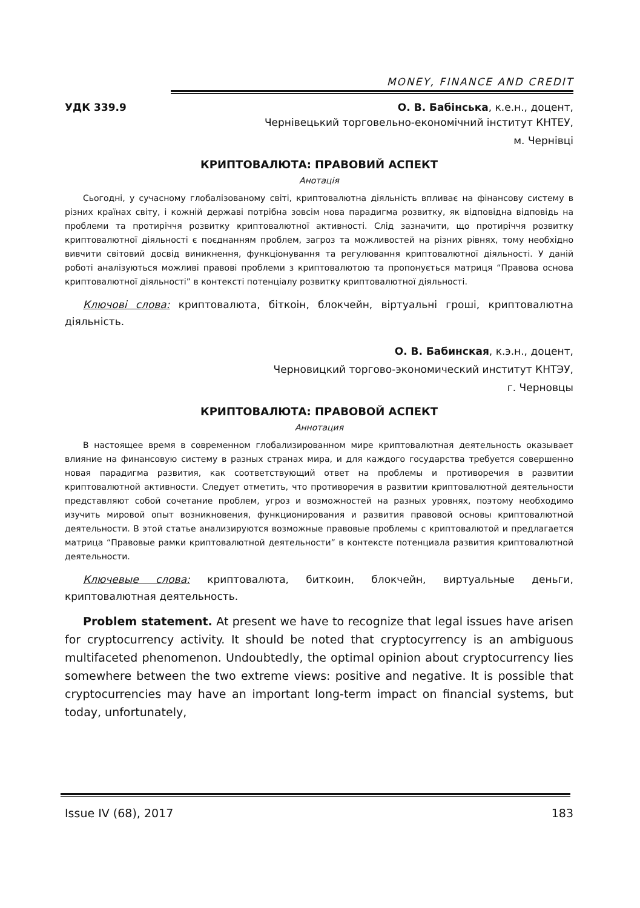MONEY, FINANCE AND CREDIT
УДК 339.9 О. В. Бабінська, к.е.н., доцент,
Чернівецький торговельно-економічний інститут КНТЕУ,
м. Чернівці
КРИПТОВАЛЮТА: ПРАВОВИЙ АСПЕКТ
Анотація
Сьогодні, у сучасному глобалізованому світі, криптовалютна діяльність впливає на фінансову систему в різних країнах світу, і кожній державі потрібна зовсім нова парадигма розвитку, як відповідна відповідь на проблеми та протиріччя розвитку криптовалютної активності. Слід зазначити, що протиріччя розвитку криптовалютної діяльності є поєднанням проблем, загроз та можливостей на різних рівнях, тому необхідно вивчити світовий досвід виникнення, функціонування та регулювання криптовалютної діяльності. У даній роботі аналізуються можливі правові проблеми з криптовалютою та пропонується матриця “Правова основа криптовалютної діяльності” в контексті потенціалу розвитку криптовалютної діяльності.
Ключові слова: криптовалюта, біткоін, блокчейн, віртуальні гроші, криптовалютна діяльність.
О. В. Бабинская, к.э.н., доцент,
Черновицкий торгово-экономический институт КНТЭУ,
г. Черновцы
КРИПТОВАЛЮТА: ПРАВОВОЙ АСПЕКТ
Аннотация
В настоящее время в современном глобализированном мире криптовалютная деятельность оказывает влияние на финансовую систему в разных странах мира, и для каждого государства требуется совершенно новая парадигма развития, как соответствующий ответ на проблемы и противоречия в развитии криптовалютной активности. Следует отметить, что противоречия в развитии криптовалютной деятельности представляют собой сочетание проблем, угроз и возможностей на разных уровнях, поэтому необходимо изучить мировой опыт возникновения, функционирования и развития правовой основы криптовалютной деятельности. В этой статье анализируются возможные правовые проблемы с криптовалютой и предлагается матрица “Правовые рамки криптовалютной деятельности” в контексте потенциала развития криптовалютной деятельности.
Ключевые слова: криптовалюта, биткоин, блокчейн, виртуальные деньги, криптовалютная деятельность.
Problem statement. At present we have to recognize that legal issues have arisen for cryptocurrency activity. It should be noted that cryptocyrrency is an ambiguous multifaceted phenomenon. Undoubtedly, the optimal opinion about cryptocurrency lies somewhere between the two extreme views: positive and negative. It is possible that cryptocurrencies may have an important long-term impact on financial systems, but today, unfortunately,
Issue IV (68), 2017 183